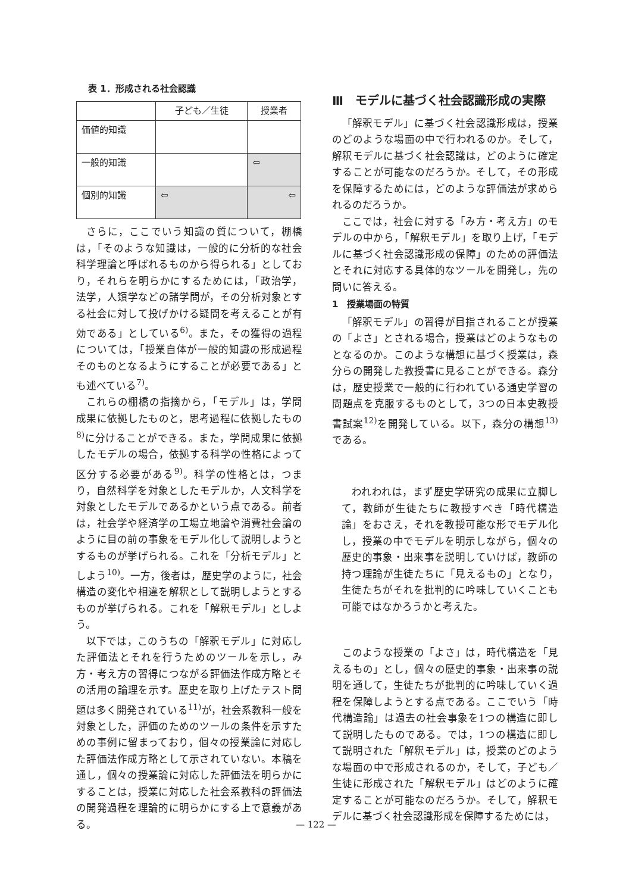表 1．形成される社会認識
| | 子ども／生徒 | 授業者 |
| --- | --- | --- |
| 価値的知識 | | |
| 一般的知識 | | ⇦ |
| 個別的知識 | ⇦ | ⇦ |
さらに，ここでいう知識の質について，棚橋は，「そのような知識は，一般的に分析的な社会科学理論と呼ばれるものから得られる」としており，それらを明らかにするためには，「政治学，法学，人類学などの諸学問が，その分析対象とする社会に対して投げかける疑問を考えることが有効である」としている<sup>6)</sup>。また，その獲得の過程については，「授業自体が一般的知識の形成過程そのものとなるようにすることが必要である」とも述べている<sup>7)</sup>。
これらの棚橋の指摘から，「モデル」は，学問成果に依拠したものと，思考過程に依拠したもの<sup>8)</sup>に分けることができる。また，学問成果に依拠したモデルの場合，依拠する科学の性格によって区分する必要がある<sup>9)</sup>。科学の性格とは，つまり，自然科学を対象としたモデルか，人文科学を対象としたモデルであるかという点である。前者は，社会学や経済学の工場立地論や消費社会論のように目の前の事象をモデル化して説明しようとするものが挙げられる。これを「分析モデル」としよう<sup>10)</sup>。一方，後者は，歴史学のように，社会構造の変化や相違を解釈として説明しようとするものが挙げられる。これを「解釈モデル」としよう。
以下では，このうちの「解釈モデル」に対応した評価法とそれを行うためのツールを示し，み方・考え方の習得につながる評価法作成方略とその活用の論理を示す。歴史を取り上げたテスト問題は多く開発されている<sup>11)</sup>が，社会系教科一般を対象とした，評価のためのツールの条件を示すための事例に留まっており，個々の授業論に対応した評価法作成方略として示されていない。本稿を通し，個々の授業論に対応した評価法を明らかにすることは，授業に対応した社会系教科の評価法の開発過程を理論的に明らかにする上で意義がある。
Ⅲ　モデルに基づく社会認識形成の実際
「解釈モデル」に基づく社会認識形成は，授業のどのような場面の中で行われるのか。そして，解釈モデルに基づく社会認識は，どのように確定することが可能なのだろうか。そして，その形成を保障するためには，どのような評価法が求められるのだろうか。
ここでは，社会に対する「み方・考え方」のモデルの中から，「解釈モデル」を取り上げ，「モデルに基づく社会認識形成の保障」のための評価法とそれに対応する具体的なツールを開発し，先の問いに答える。
1　授業場面の特質
「解釈モデル」の習得が目指されることが授業の「よさ」とされる場合，授業はどのようなものとなるのか。このような構想に基づく授業は，森分らの開発した教授書に見ることができる。森分は，歴史授業で一般的に行われている通史学習の問題点を克服するものとして，3つの日本史教授書試案<sup>12)</sup>を開発している。以下，森分の構想<sup>13)</sup>である。
われわれは，まず歴史学研究の成果に立脚して，教師が生徒たちに教授すべき「時代構造論」をおさえ，それを教授可能な形でモデル化し，授業の中でモデルを明示しながら，個々の歴史的事象・出来事を説明していけば，教師の持つ理論が生徒たちに「見えるもの」となり，生徒たちがそれを批判的に吟味していくことも可能ではなかろうかと考えた。
このような授業の「よさ」は，時代構造を「見えるもの」とし，個々の歴史的事象・出来事の説明を通して，生徒たちが批判的に吟味していく過程を保障しようとする点である。ここでいう「時代構造論」は過去の社会事象を1つの構造に即して説明したものである。では，1つの構造に即して説明された「解釈モデル」は，授業のどのような場面の中で形成されるのか，そして，子ども／生徒に形成された「解釈モデル」はどのように確定することが可能なのだろうか。そして，解釈モデルに基づく社会認識形成を保障するためには，
— 122 —